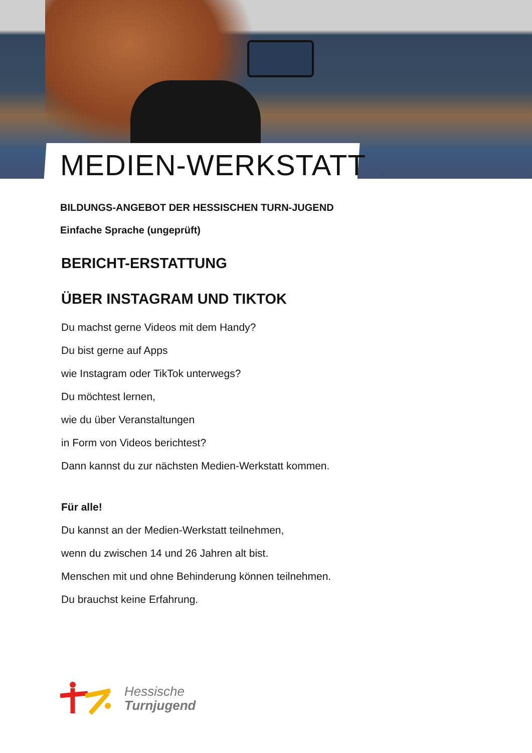MEDIEN-WERKSTATT
BILDUNGS-ANGEBOT DER HESSISCHEN TURN-JUGEND
Einfache Sprache (ungeprüft)
BERICHT-ERSTATTUNG
ÜBER INSTAGRAM UND TIKTOK
Du machst gerne Videos mit dem Handy?
Du bist gerne auf Apps
wie Instagram oder TikTok unterwegs?
Du möchtest lernen,
wie du über Veranstaltungen
in Form von Videos berichtest?
Dann kannst du zur nächsten Medien-Werkstatt kommen.
Für alle!
Du kannst an der Medien-Werkstatt teilnehmen,
wenn du zwischen 14 und 26 Jahren alt bist.
Menschen mit und ohne Behinderung können teilnehmen.
Du brauchst keine Erfahrung.
Hessische
Turnjugend